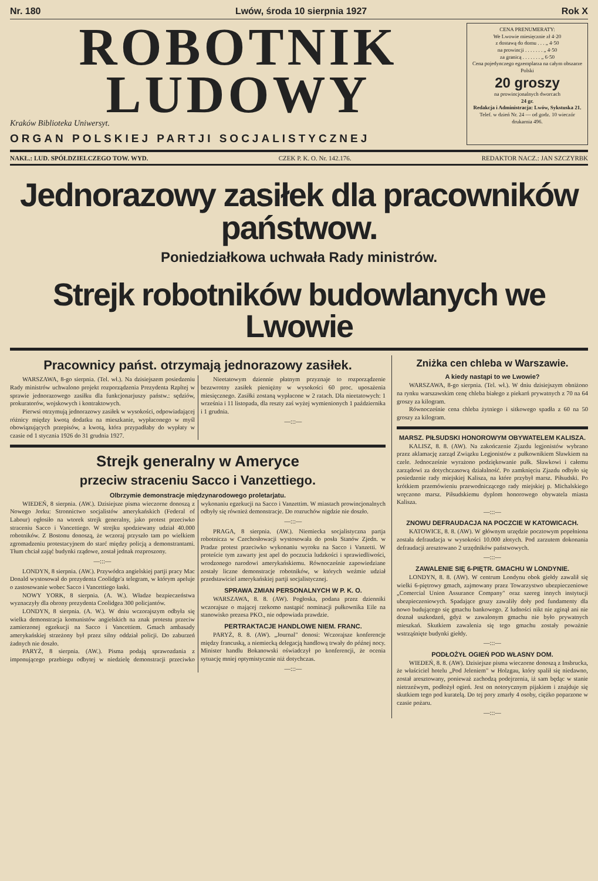Nr. 180 Lwów, środa 10 sierpnia 1927 Rok X
ROBOTNIK
LUDOWY
Kraków Biblioteka Uniwersyt.
ORGAN POLSKIEJ PARTJI SOCJALISTYCZNEJ
CENA PRENUMERATY:
We Lwowie miesięcznie zł 4·20
z dostawą do domu . . . „ 4·50
na prowincji . . . . . . . „ 4·50
za granicą . . . . . . . „ 6·50
Cena pojedynczego egzemplarza na całym obszarze Polski
20 groszy
na prowincjonalnych dworcach
24 gr.
Redakcja i Administracja: Lwów, Sykstuska 21.
Telef. w dzień Nr. 24 — od godz. 10 wieczór drukarnia 496.
NAKŁ.: LUD. SPÓŁDZIELCZEGO TOW. WYD. CZEK P. K. O. Nr. 142.176. REDAKTOR NACZ.: JAN SZCZYRBK
Jednorazowy zasiłek dla pracowników państwow.
Poniedziałkowa uchwała Rady ministrów.
Strejk robotników budowlanych we Lwowie
Pracownicy państ. otrzymają jednorazowy zasiłek.
WARSZAWA, 8-go sierpnia. (Tel. wł.). Na dzisiejszem posiedzeniu Rady ministrów uchwalono projekt rozporządzenia Prezydenta Rzpltej w sprawie jednorazowego zasiłku dla funkcjonarjuszy państw.: sędziów, prokuratorów, wojskowych i kontraktowych.
Pierwsi otrzymują jednorazowy zasiłek w wysokości, odpowiadającej różnicy między kwotą dodatku na mieszkanie, wypłaconego w myśl obowiązujących przepisów, a kwotą, która przypadłaby do wypłaty w czasie od 1 stycznia 1926 do 31 grudnia 1927.
Nieetatowym dziennie płatnym przyznaje to rozporządzenie bezzwrotny zasiłek pieniężny w wysokości 60 proc. uposażenia miesięcznego. Zasiłki zostaną wypłacone w 2 ratach. Dla nieetatowych: 1 września i 11 listopada, dla reszty zaś wyżej wymienionych 1 października i 1 grudnia.
—:::—
Strejk generalny w Ameryce
przeciw straceniu Sacco i Vanzettiego.
Olbrzymie demonstracje międzynarodowego proletarjatu.
WIEDEŃ, 8 sierpnia. (AW.). Dzisiejsze pisma wieczorne donoszą z Nowego Jorku: Stronnictwo socjalistów amerykańskich (Federal of Labour) ogłosiło na wtorek strejk generalny, jako protest przeciwko straceniu Sacco i Vancettiego. W strejku spodziewany udział 40.000 robotników. Z Bostonu donoszą, że wczoraj przyszło tam po wielkiem zgromadzeniu protestacyjnem do starć między policją a demonstrantami. Tłum chciał zająć budynki rządowe, został jednak rozproszony.
—:::—
LONDYN, 8 sierpnia. (AW.). Przywódca angielskiej partji pracy Mac Donald wystosował do prezydenta Coolidge'a telegram, w którym apeluje o zastosowanie wobec Sacco i Vancettiego łaski.
NOWY YORK, 8 sierpnia. (A. W.). Władze bezpieczeństwa wyznaczyły dla obrony prezydenta Coolidgea 300 policjantów.
LONDYN, 8 sierpnia. (A. W.). W dniu wczorajszym odbyła się wielka demonstracja komunistów angielskich na znak protestu przeciw zamierzonej egzekucji na Sacco i Vancettiem. Gmach ambasady amerykańskiej strzeżony był przez silny oddział policji. Do zaburzeń żadnych nie doszło.
PARYŻ, 8 sierpnia. (AW.). Pisma podają sprawozdania z imponującego przebiegu odbytej w niedzielę demonstracji przeciwko wykonaniu egzekucji na Sacco i Vanzettim. W miastach prowincjonalnych odbyły się również demonstracje. Do rozruchów nigdzie nie doszło.
—:::—
PRAGA, 8 sierpnia. (AW.). Niemiecka socjalistyczna partja robotnicza w Czechosłowacji wystosowała do posła Stanów Zjedn. w Pradze protest przeciwko wykonaniu wyroku na Sacco i Vanzetti. W proteście tym zawarty jest apel do poczucia ludzkości i sprawiedliwości, wrodzonego narodowi amerykańskiemu. Równocześnie zapowiedziane zostały liczne demonstracje robotników, w których weźmie udział przedstawiciel amerykańskiej partji socjalistycznej.
SPRAWA ZMIAN PERSONALNYCH W P. K. O.
WARSZAWA, 8. 8. (AW). Pogłoska, podana przez dzienniki wczorajsze o mającej rzekomo nastąpić nominacji pułkownika Eile na stanowisko prezesa PKO., nie odpowiada prawdzie.
PERTRAKTACJE HANDLOWE NIEM. FRANC.
PARYŻ, 8. 8. (AW). „Journal" donosi: Wczorajsze konferencje między francuską, a niemiecką delegacją handlową trwały do późnej nocy. Minister handlu Bokanowski oświadczył po konferencji, że ocenia sytuację mniej optymistycznie niż dotychczas.
—:::—
Zniżka cen chleba w Warszawie.
A kiedy nastąpi to we Lwowie?
WARSZAWA, 8-go sierpnia. (Tel. wł.). W dniu dzisiejszym obniżono na rynku warszawskim cenę chleba białego z piekarń prywatnych z 70 na 64 groszy za kilogram.
Równocześnie cena chleba żytniego i sitkowego spadła z 60 na 50 groszy za kilogram.
MARSZ. PIŁSUDSKI HONOROWYM OBYWATELEM KALISZA.
KALISZ, 8. 8. (AW). Na zakończenie Zjazdu legjonistów wybrano przez aklamację zarząd Związku Legjonistów z pułkownikiem Sławkiem na czele. Jednocześnie wyrażono podziękowanie pułk. Sławkowi i całemu zarządowi za dotychczasową działalność. Po zamknięciu Zjazdu odbyło się posiedzenie rady miejskiej Kalisza, na które przybył marsz. Piłsudski. Po krótkiem przemówieniu przewodniczącego rady miejskiej p. Michalskiego wręczono marsz. Piłsudskiemu dyplom honorowego obywatela miasta Kalisza.
—:::—
ZNOWU DEFRAUDACJA NA POCZCIE W KATOWICACH.
KATOWICE, 8. 8. (AW). W głównym urzędzie pocztowym popełniona została defraudacja w wysokości 10.000 złotych. Pod zarzutem dokonania defraudacji aresztowano 2 urzędników państwowych.
—:::—
ZAWALENIE SIĘ 6-PIĘTR. GMACHU W LONDYNIE.
LONDYN, 8. 8. (AW). W centrum Londynu obok giełdy zawalił się wielki 6-piętrowy gmach, zajmowany przez Towarzystwo ubezpieczeniowe „Comercial Union Assurance Company" oraz szereg innych instytucji ubezpieczeniowych. Spadające gruzy zawaliły doły pod fundamenty dla nowo budującego się gmachu bankowego. Z ludności nikt nie zginął ani nie doznał uszkodzeń, gdyż w zawalonym gmachu nie było prywatnych mieszkań. Skutkiem zawalenia się tego gmachu zostały poważnie wstrząśnięte budynki giełdy.
—:::—
PODŁOŻYŁ OGIEŃ POD WŁASNY DOM.
WIEDEŃ, 8. 8. (AW). Dzisiejsze pisma wieczorne donoszą z Insbrucka, że właściciel hotelu „Pod Jeleniem" w Holzgau, który spalił się niedawno, został aresztowany, ponieważ zachodzą podejrzenia, iż sam będąc w stanie nietrzeźwym, podłożył ogień. Jest on notorycznym pijakiem i znajduje się skutkiem tego pod kuratelą. Do tej pory zmarły 4 osoby, ciężko poparzone w czasie pożaru.
—:::—